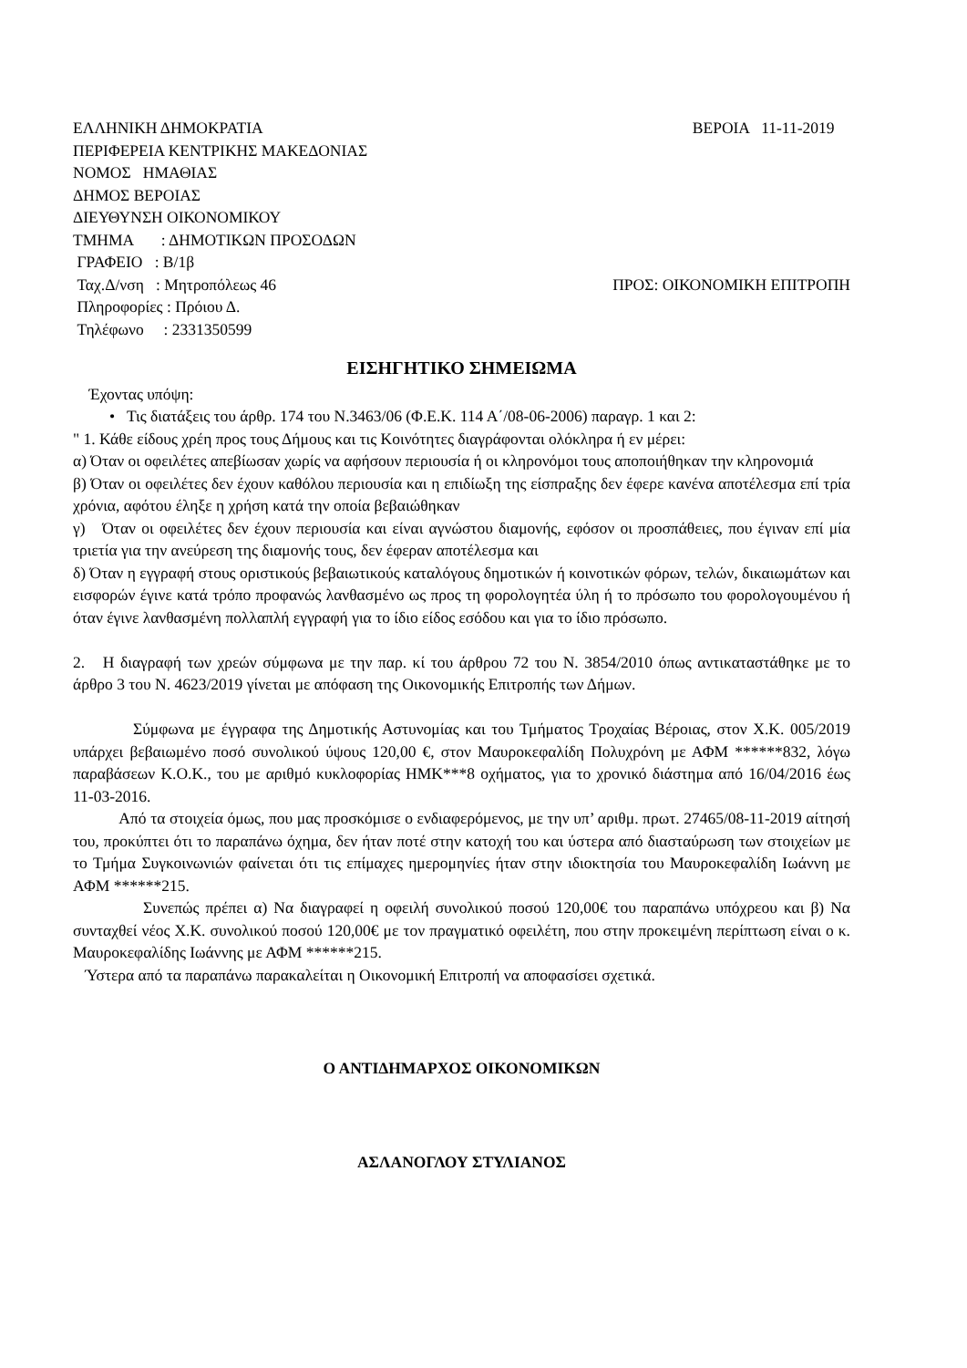ΕΛΛΗΝΙΚΗ ΔΗΜΟΚΡΑΤΙΑ ΒΕΡΟΙΑ 11-11-2019
ΠΕΡΙΦΕΡΕΙΑ ΚΕΝΤΡΙΚΗΣ ΜΑΚΕΔΟΝΙΑΣ
ΝΟΜΟΣ ΗΜΑΘΙΑΣ
ΔΗΜΟΣ ΒΕΡΟΙΑΣ
ΔΙΕΥΘΥΝΣΗ ΟΙΚΟΝΟΜΙΚΟΥ
ΤΜΗΜΑ : ΔΗΜΟΤΙΚΩΝ ΠΡΟΣΟΔΩΝ
ΓΡΑΦΕΙΟ : Β/1β
Ταχ.Δ/νση : Μητροπόλεως 46 ΠΡΟΣ: ΟΙΚΟΝΟΜΙΚΗ ΕΠΙΤΡΟΠΗ
Πληροφορίες : Πρόιου Δ.
Τηλέφωνο : 2331350599
ΕΙΣΗΓΗΤΙΚΟ ΣΗΜΕΙΩΜΑ
Έχοντας υπόψη:
• Τις διατάξεις του άρθρ. 174 του Ν.3463/06 (Φ.Ε.Κ. 114 Α΄/08-06-2006) παραγρ. 1 και 2:
" 1. Κάθε είδους χρέη προς τους Δήμους και τις Κοινότητες διαγράφονται ολόκληρα ή εν μέρει:
α) Όταν οι οφειλέτες απεβίωσαν χωρίς να αφήσουν περιουσία ή οι κληρονόμοι τους αποποιήθηκαν την κληρονομιά
β) Όταν οι οφειλέτες δεν έχουν καθόλου περιουσία και η επιδίωξη της είσπραξης δεν έφερε κανένα αποτέλεσμα επί τρία χρόνια, αφότου έληξε η χρήση κατά την οποία βεβαιώθηκαν
γ) Όταν οι οφειλέτες δεν έχουν περιουσία και είναι αγνώστου διαμονής, εφόσον οι προσπάθειες, που έγιναν επί μία τριετία για την ανεύρεση της διαμονής τους, δεν έφεραν αποτέλεσμα και
δ) Όταν η εγγραφή στους οριστικούς βεβαιωτικούς καταλόγους δημοτικών ή κοινοτικών φόρων, τελών, δικαιωμάτων και εισφορών έγινε κατά τρόπο προφανώς λανθασμένο ως προς τη φορολογητέα ύλη ή το πρόσωπο του φορολογουμένου ή όταν έγινε λανθασμένη πολλαπλή εγγραφή για το ίδιο είδος εσόδου και για το ίδιο πρόσωπο.
2. Η διαγραφή των χρεών σύμφωνα με την παρ. κί του άρθρου 72 του Ν. 3854/2010 όπως αντικαταστάθηκε με το άρθρο 3 του Ν. 4623/2019 γίνεται με απόφαση της Οικονομικής Επιτροπής των Δήμων.
Σύμφωνα με έγγραφα της Δημοτικής Αστυνομίας και του Τμήματος Τροχαίας Βέροιας, στον Χ.Κ. 005/2019 υπάρχει βεβαιωμένο ποσό συνολικού ύψους 120,00 €, στον Μαυροκεφαλίδη Πολυχρόνη με ΑΦΜ ******832, λόγω παραβάσεων Κ.Ο.Κ., του με αριθμό κυκλοφορίας ΗΜΚ***8 οχήματος, για το χρονικό διάστημα από 16/04/2016 έως 11-03-2016.
Από τα στοιχεία όμως, που μας προσκόμισε ο ενδιαφερόμενος, με την υπ’ αριθμ. πρωτ. 27465/08-11-2019 αίτησή του, προκύπτει ότι το παραπάνω όχημα, δεν ήταν ποτέ στην κατοχή του και ύστερα από διασταύρωση των στοιχείων με το Τμήμα Συγκοινωνιών φαίνεται ότι τις επίμαχες ημερομηνίες ήταν στην ιδιοκτησία του Μαυροκεφαλίδη Ιωάννη με ΑΦΜ ******215.
Συνεπώς πρέπει α) Να διαγραφεί η οφειλή συνολικού ποσού 120,00€ του παραπάνω υπόχρεου και β) Να συνταχθεί νέος Χ.Κ. συνολικού ποσού 120,00€ με τον πραγματικό οφειλέτη, που στην προκειμένη περίπτωση είναι ο κ. Μαυροκεφαλίδης Ιωάννης με ΑΦΜ ******215.
Ύστερα από τα παραπάνω παρακαλείται η Οικονομική Επιτροπή να αποφασίσει σχετικά.
Ο ΑΝΤΙΔΗΜΑΡΧΟΣ ΟΙΚΟΝΟΜΙΚΩΝ
ΑΣΛΑΝΟΓΛΟΥ ΣΤΥΛΙΑΝΟΣ